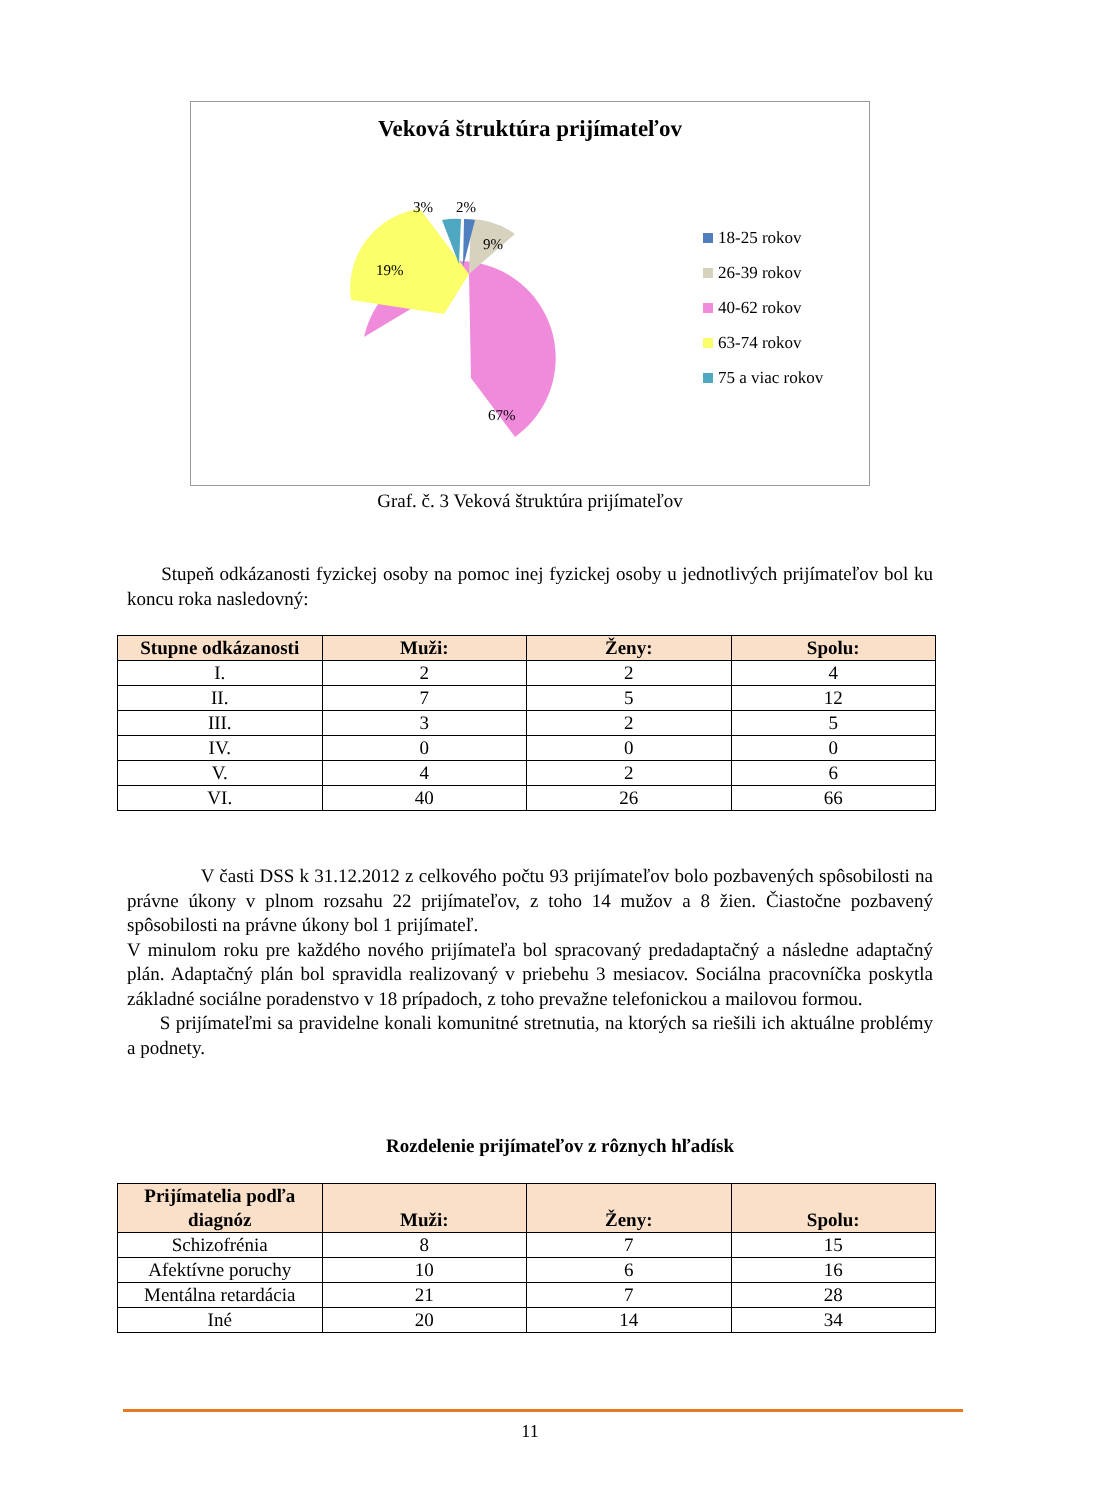Veková štruktúra prijímateľov
3%
2%
9%
19%
67%
18-25 rokov
26-39 rokov
40-62 rokov
63-74 rokov
75 a viac rokov
Graf. č. 3 Veková štruktúra prijímateľov
Stupeň odkázanosti fyzickej osoby na pomoc inej fyzickej osoby u jednotlivých prijímateľov bol ku koncu roka nasledovný:
| Stupne odkázanosti | Muži: | Ženy: | Spolu: |
| --- | --- | --- | --- |
| I. | 2 | 2 | 4 |
| II. | 7 | 5 | 12 |
| III. | 3 | 2 | 5 |
| IV. | 0 | 0 | 0 |
| V. | 4 | 2 | 6 |
| VI. | 40 | 26 | 66 |
V časti DSS k 31.12.2012 z celkového počtu 93 prijímateľov bolo pozbavených spôsobilosti na právne úkony v plnom rozsahu 22 prijímateľov, z toho 14 mužov a 8 žien. Čiastočne pozbavený spôsobilosti na právne úkony bol 1 prijímateľ.
V minulom roku pre každého nového prijímateľa bol spracovaný predadaptačný a následne adaptačný plán. Adaptačný plán bol spravidla realizovaný v priebehu 3 mesiacov. Sociálna pracovníčka poskytla základné sociálne poradenstvo v 18 prípadoch, z toho prevažne telefonickou a mailovou formou.
S prijímateľmi sa pravidelne konali komunitné stretnutia, na ktorých sa riešili ich aktuálne problémy a podnety.
Rozdelenie prijímateľov z rôznych hľadísk
| Prijímatelia podľa diagnóz | Muži: | Ženy: | Spolu: |
| --- | --- | --- | --- |
| Schizofrénia | 8 | 7 | 15 |
| Afektívne poruchy | 10 | 6 | 16 |
| Mentálna retardácia | 21 | 7 | 28 |
| Iné | 20 | 14 | 34 |
11